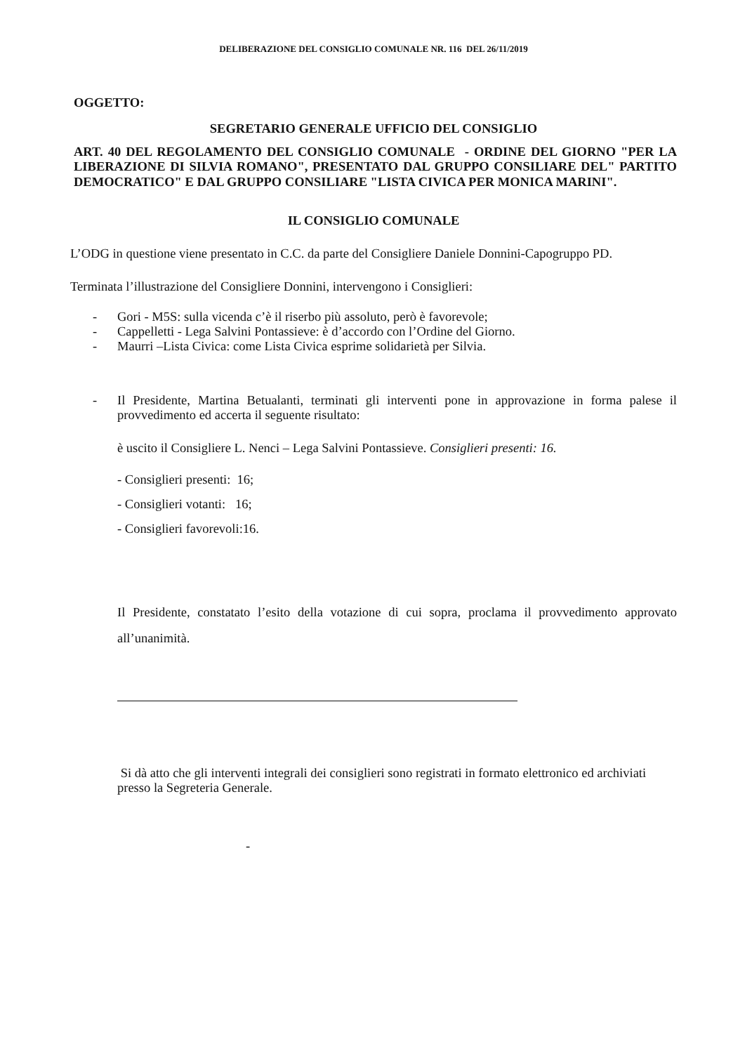DELIBERAZIONE DEL CONSIGLIO COMUNALE NR. 116 DEL 26/11/2019
OGGETTO:
SEGRETARIO GENERALE UFFICIO DEL CONSIGLIO
ART. 40 DEL REGOLAMENTO DEL CONSIGLIO COMUNALE - ORDINE DEL GIORNO "PER LA LIBERAZIONE DI SILVIA ROMANO", PRESENTATO DAL GRUPPO CONSILIARE DEL" PARTITO DEMOCRATICO" E DAL GRUPPO CONSILIARE "LISTA CIVICA PER MONICA MARINI".
IL CONSIGLIO COMUNALE
L’ODG in questione viene presentato in C.C. da parte del Consigliere Daniele Donnini-Capogruppo PD.
Terminata l’illustrazione del Consigliere Donnini, intervengono i Consiglieri:
- Gori - M5S: sulla vicenda c’è il riserbo più assoluto, però è favorevole;
- Cappelletti - Lega Salvini Pontassieve: è d’accordo con l’Ordine del Giorno.
- Maurri –Lista Civica: come Lista Civica esprime solidarietà per Silvia.
- Il Presidente, Martina Betualanti, terminati gli interventi pone in approvazione in forma palese il provvedimento ed accerta il seguente risultato:
è uscito il Consigliere L. Nenci – Lega Salvini Pontassieve. Consiglieri presenti: 16.
- Consiglieri presenti: 16;
- Consiglieri votanti: 16;
- Consiglieri favorevoli:16.
Il Presidente, constatato l’esito della votazione di cui sopra, proclama il provvedimento approvato all’unanimità.
Si dà atto che gli interventi integrali dei consiglieri sono registrati in formato elettronico ed archiviati presso la Segreteria Generale.
-